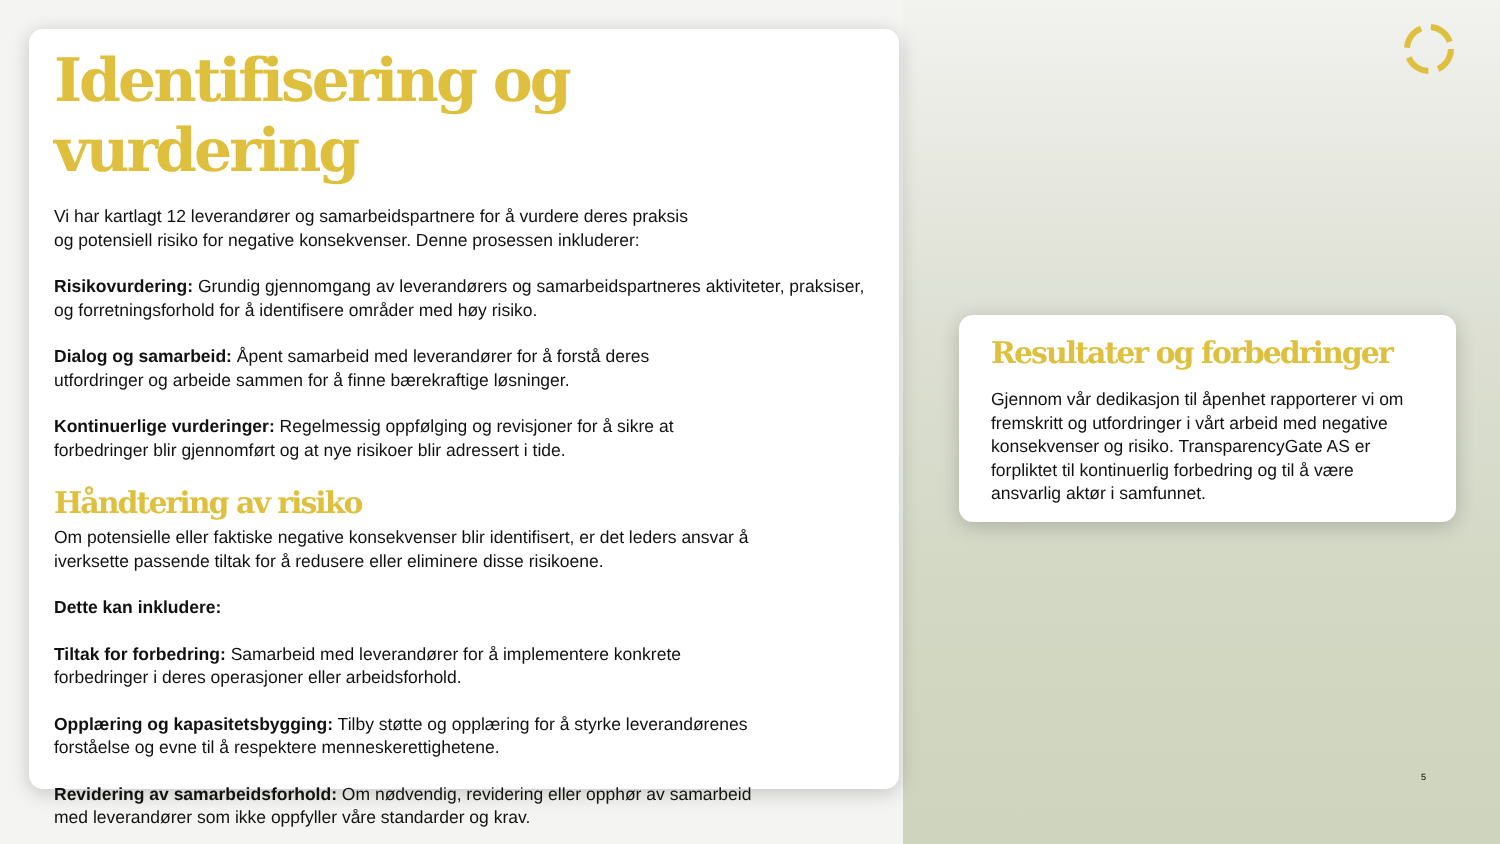Identifisering og vurdering
Vi har kartlagt 12 leverandører og samarbeidspartnere for å vurdere deres praksis
og potensiell risiko for negative konsekvenser. Denne prosessen inkluderer:
Risikovurdering: Grundig gjennomgang av leverandørers og samarbeidspartneres aktiviteter, praksiser, og forretningsforhold for å identifisere områder med høy risiko.
Dialog og samarbeid: Åpent samarbeid med leverandører for å forstå deres
utfordringer og arbeide sammen for å finne bærekraftige løsninger.
Kontinuerlige vurderinger: Regelmessig oppfølging og revisjoner for å sikre at
forbedringer blir gjennomført og at nye risikoer blir adressert i tide.
Håndtering av risiko
Om potensielle eller faktiske negative konsekvenser blir identifisert, er det leders ansvar å
iverksette passende tiltak for å redusere eller eliminere disse risikoene.
Dette kan inkludere:
Tiltak for forbedring: Samarbeid med leverandører for å implementere konkrete
forbedringer i deres operasjoner eller arbeidsforhold.
Opplæring og kapasitetsbygging: Tilby støtte og opplæring for å styrke leverandørenes
forståelse og evne til å respektere menneskerettighetene.
Revidering av samarbeidsforhold: Om nødvendig, revidering eller opphør av samarbeid
med leverandører som ikke oppfyller våre standarder og krav.
Resultater og forbedringer
Gjennom vår dedikasjon til åpenhet rapporterer vi om fremskritt og utfordringer i vårt arbeid med negative konsekvenser og risiko. TransparencyGate AS er forpliktet til kontinuerlig forbedring og til å være ansvarlig aktør i samfunnet.
5